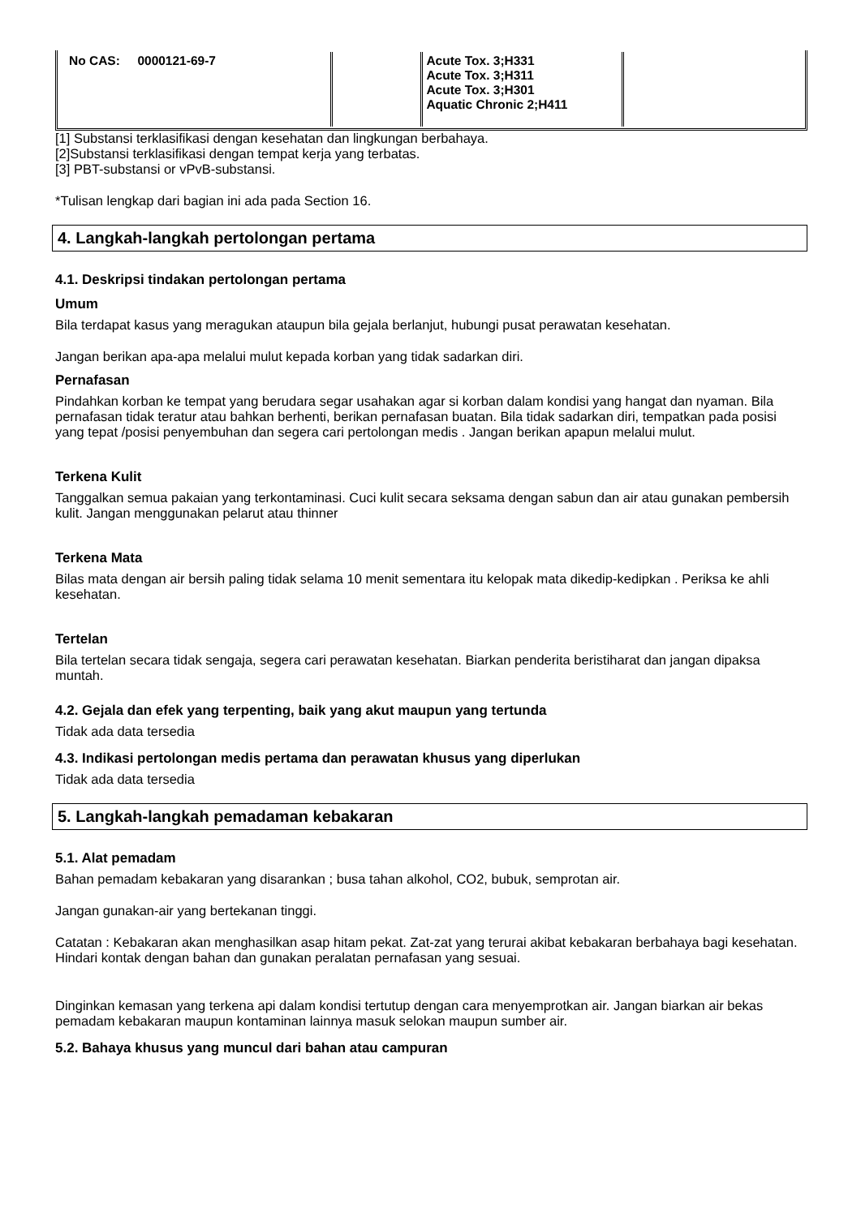| No CAS: 0000121-69-7 | | Acute Tox. 3;H331 Acute Tox. 3;H311 Acute Tox. 3;H301 Aquatic Chronic 2;H411 | |
[1] Substansi terklasifikasi dengan kesehatan dan lingkungan berbahaya.
[2]Substansi terklasifikasi dengan tempat kerja yang terbatas.
[3] PBT-substansi or vPvB-substansi.
*Tulisan lengkap dari bagian ini ada pada Section 16.
4. Langkah-langkah pertolongan pertama
4.1. Deskripsi tindakan pertolongan pertama
Umum
Bila terdapat kasus yang meragukan ataupun bila gejala berlanjut, hubungi pusat perawatan kesehatan.
Jangan berikan apa-apa melalui mulut kepada korban yang tidak sadarkan diri.
Pernafasan
Pindahkan korban ke tempat yang berudara segar usahakan agar si korban dalam kondisi yang hangat dan nyaman. Bila pernafasan tidak teratur atau bahkan berhenti, berikan pernafasan buatan. Bila tidak sadarkan diri, tempatkan pada posisi yang tepat /posisi penyembuhan dan segera cari pertolongan medis . Jangan berikan apapun melalui mulut.
Terkena Kulit
Tanggalkan semua pakaian yang terkontaminasi. Cuci kulit secara seksama dengan sabun dan air atau gunakan pembersih kulit. Jangan menggunakan pelarut atau thinner
Terkena Mata
Bilas mata dengan air bersih paling tidak selama 10 menit sementara itu kelopak mata dikedip-kedipkan . Periksa ke ahli kesehatan.
Tertelan
Bila tertelan secara tidak sengaja, segera cari perawatan kesehatan. Biarkan penderita beristiharat dan jangan dipaksa muntah.
4.2. Gejala dan efek yang terpenting, baik yang akut maupun yang tertunda
Tidak ada data tersedia
4.3. Indikasi pertolongan medis pertama dan perawatan khusus yang diperlukan
Tidak ada data tersedia
5. Langkah-langkah pemadaman kebakaran
5.1. Alat pemadam
Bahan pemadam kebakaran yang disarankan ; busa tahan alkohol, CO2, bubuk, semprotan air.
Jangan gunakan-air yang bertekanan tinggi.
Catatan : Kebakaran akan menghasilkan asap hitam pekat. Zat-zat yang terurai akibat kebakaran berbahaya bagi kesehatan. Hindari kontak dengan bahan dan gunakan peralatan pernafasan yang sesuai.
Dinginkan kemasan yang terkena api dalam kondisi tertutup dengan cara menyemprotkan air. Jangan biarkan air bekas pemadam kebakaran maupun kontaminan lainnya masuk selokan maupun sumber air.
5.2. Bahaya khusus yang muncul dari bahan atau campuran